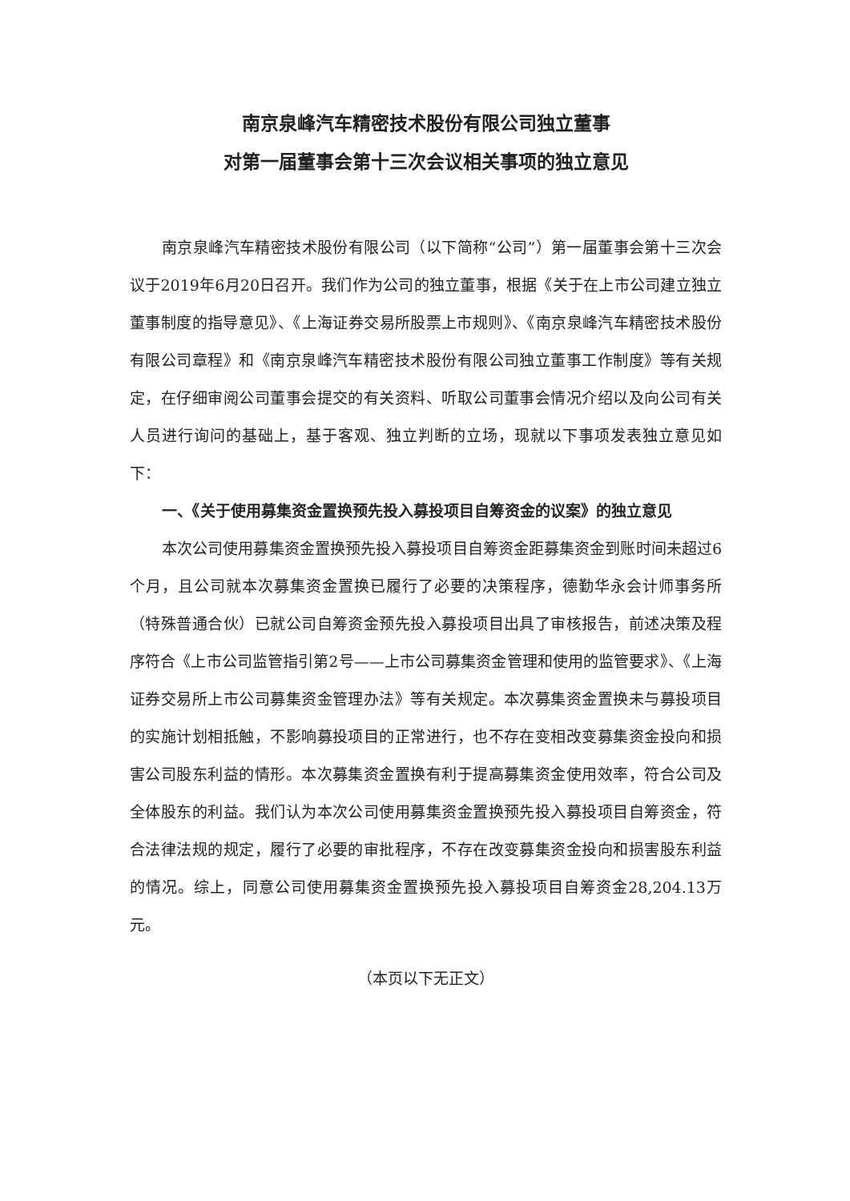南京泉峰汽车精密技术股份有限公司独立董事
对第一届董事会第十三次会议相关事项的独立意见
南京泉峰汽车精密技术股份有限公司（以下简称“公司”）第一届董事会第十三次会议于2019年6月20日召开。我们作为公司的独立董事，根据《关于在上市公司建立独立董事制度的指导意见》、《上海证券交易所股票上市规则》、《南京泉峰汽车精密技术股份有限公司章程》和《南京泉峰汽车精密技术股份有限公司独立董事工作制度》等有关规定，在仔细审阅公司董事会提交的有关资料、听取公司董事会情况介绍以及向公司有关人员进行询问的基础上，基于客观、独立判断的立场，现就以下事项发表独立意见如下：
一、《关于使用募集资金置换预先投入募投项目自筹资金的议案》的独立意见
本次公司使用募集资金置换预先投入募投项目自筹资金距募集资金到账时间未超过6个月，且公司就本次募集资金置换已履行了必要的决策程序，德勤华永会计师事务所（特殊普通合伙）已就公司自筹资金预先投入募投项目出具了审核报告，前述决策及程序符合《上市公司监管指引第2号——上市公司募集资金管理和使用的监管要求》、《上海证券交易所上市公司募集资金管理办法》等有关规定。本次募集资金置换未与募投项目的实施计划相抵触，不影响募投项目的正常进行，也不存在变相改变募集资金投向和损害公司股东利益的情形。本次募集资金置换有利于提高募集资金使用效率，符合公司及全体股东的利益。我们认为本次公司使用募集资金置换预先投入募投项目自筹资金，符合法律法规的规定，履行了必要的审批程序，不存在改变募集资金投向和损害股东利益的情况。综上，同意公司使用募集资金置换预先投入募投项目自筹资金28,204.13万元。
（本页以下无正文）